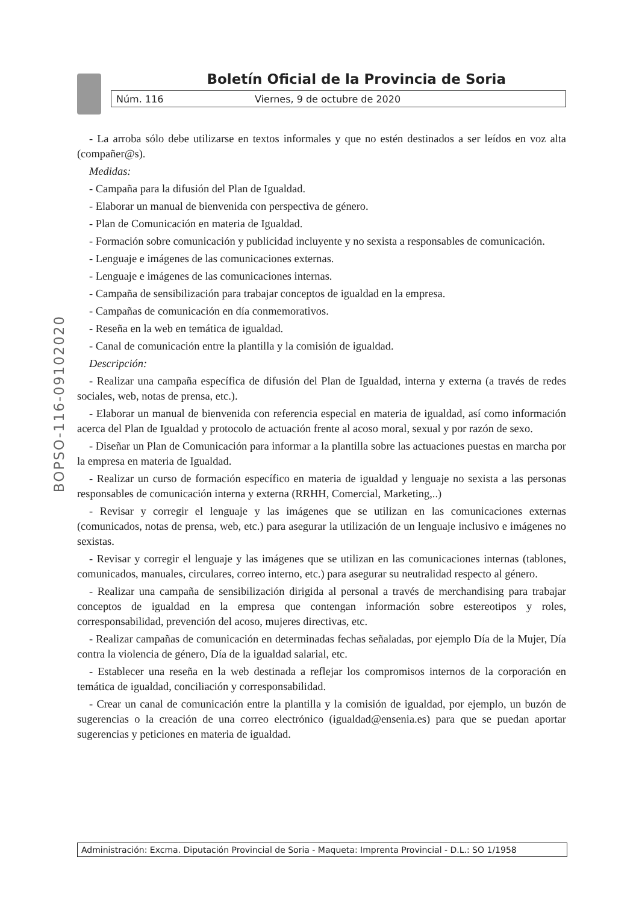Boletín Oficial de la Provincia de Soria
Núm. 116 Viernes, 9 de octubre de 2020
BOPSO-116-09102020
- La arroba sólo debe utilizarse en textos informales y que no estén destinados a ser leídos en voz alta (compañer@s).
Medidas:
- Campaña para la difusión del Plan de Igualdad.
- Elaborar un manual de bienvenida con perspectiva de género.
- Plan de Comunicación en materia de Igualdad.
- Formación sobre comunicación y publicidad incluyente y no sexista a responsables de comunicación.
- Lenguaje e imágenes de las comunicaciones externas.
- Lenguaje e imágenes de las comunicaciones internas.
- Campaña de sensibilización para trabajar conceptos de igualdad en la empresa.
- Campañas de comunicación en día conmemorativos.
- Reseña en la web en temática de igualdad.
- Canal de comunicación entre la plantilla y la comisión de igualdad.
Descripción:
- Realizar una campaña específica de difusión del Plan de Igualdad, interna y externa (a través de redes sociales, web, notas de prensa, etc.).
- Elaborar un manual de bienvenida con referencia especial en materia de igualdad, así como información acerca del Plan de Igualdad y protocolo de actuación frente al acoso moral, sexual y por razón de sexo.
- Diseñar un Plan de Comunicación para informar a la plantilla sobre las actuaciones puestas en marcha por la empresa en materia de Igualdad.
- Realizar un curso de formación específico en materia de igualdad y lenguaje no sexista a las personas responsables de comunicación interna y externa (RRHH, Comercial, Marketing,..)
- Revisar y corregir el lenguaje y las imágenes que se utilizan en las comunicaciones externas (comunicados, notas de prensa, web, etc.) para asegurar la utilización de un lenguaje inclusivo e imágenes no sexistas.
- Revisar y corregir el lenguaje y las imágenes que se utilizan en las comunicaciones internas (tablones, comunicados, manuales, circulares, correo interno, etc.) para asegurar su neutralidad respecto al género.
- Realizar una campaña de sensibilización dirigida al personal a través de merchandising para trabajar conceptos de igualdad en la empresa que contengan información sobre estereotipos y roles, corresponsabilidad, prevención del acoso, mujeres directivas, etc.
- Realizar campañas de comunicación en determinadas fechas señaladas, por ejemplo Día de la Mujer, Día contra la violencia de género, Día de la igualdad salarial, etc.
- Establecer una reseña en la web destinada a reflejar los compromisos internos de la corporación en temática de igualdad, conciliación y corresponsabilidad.
- Crear un canal de comunicación entre la plantilla y la comisión de igualdad, por ejemplo, un buzón de sugerencias o la creación de una correo electrónico (igualdad@ensenia.es) para que se puedan aportar sugerencias y peticiones en materia de igualdad.
Administración: Excma. Diputación Provincial de Soria - Maqueta: Imprenta Provincial - D.L.: SO 1/1958